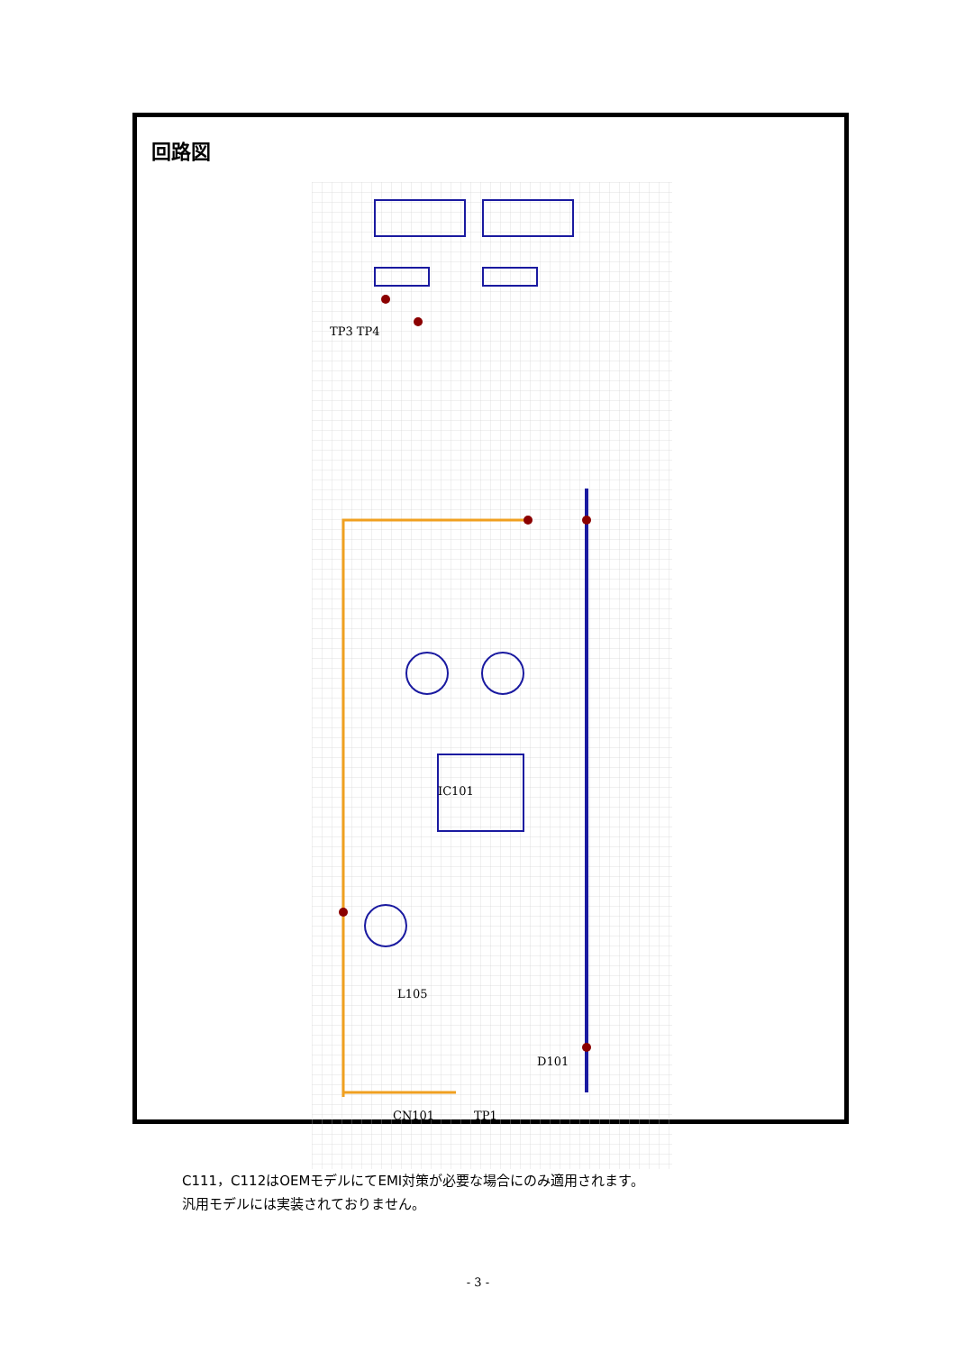回路図
IC101
L105
TP3 TP4
D101
CN101
TP1
C111，C112はOEMモデルにてEMI対策が必要な場合にのみ適用されます。
汎用モデルには実装されておりません。
- 3 -